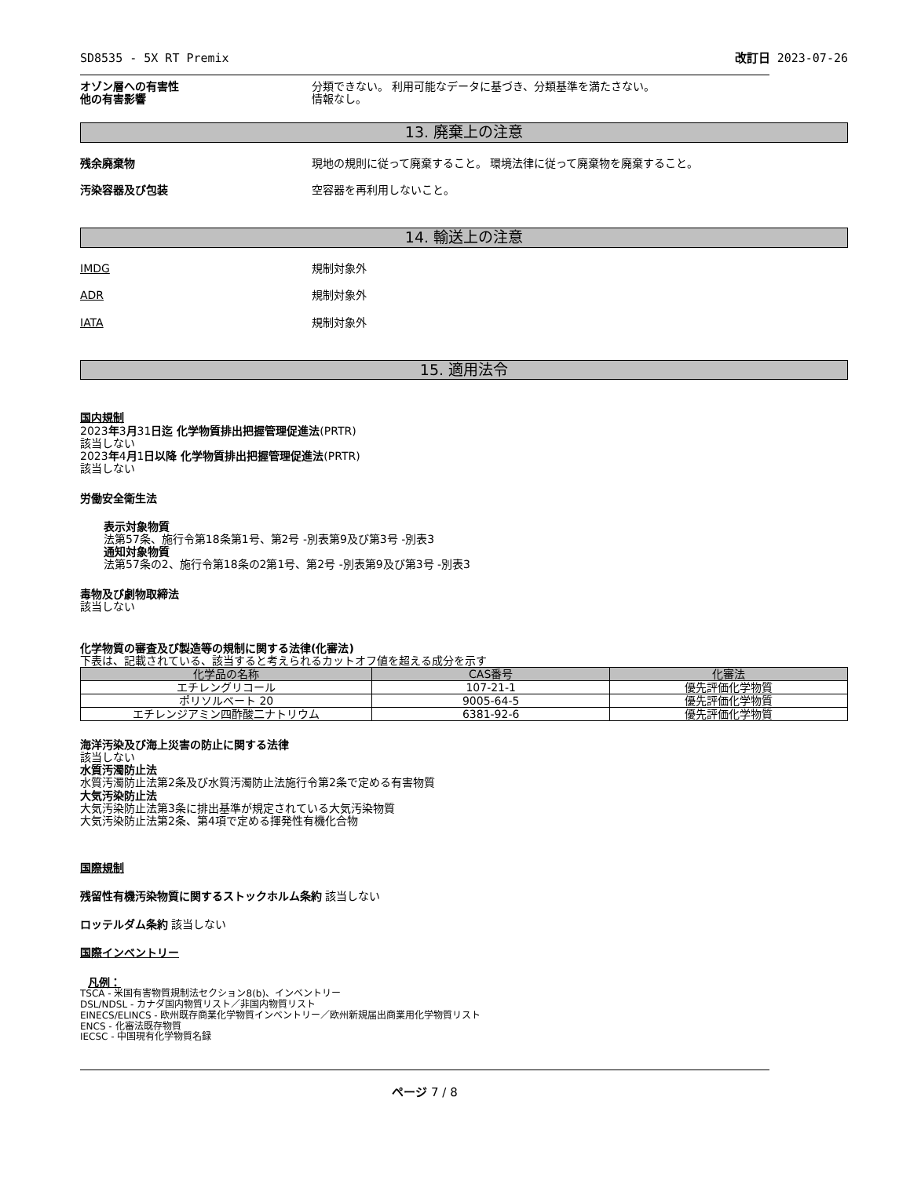SD8535 - 5X RT Premix 改訂日 2023-07-26
オゾン層への有害性 分類できない。 利用可能なデータに基づき、分類基準を満たさない。
他の有害影響 情報なし。
13. 廃棄上の注意
残余廃棄物 現地の規則に従って廃棄すること。 環境法律に従って廃棄物を廃棄すること。
汚染容器及び包装 空容器を再利用しないこと。
14. 輸送上の注意
IMDG 規制対象外
ADR 規制対象外
IATA 規制対象外
15. 適用法令
国内規制
2023年3月31日迄 化学物質排出把握管理促進法(PRTR)
該当しない
2023年4月1日以降 化学物質排出把握管理促進法(PRTR)
該当しない
労働安全衛生法
表示対象物質
法第57条、施行令第18条第1号、第2号 -別表第9及び第3号 -別表3
通知対象物質
法第57条の2、施行令第18条の2第1号、第2号 -別表第9及び第3号 -別表3
毒物及び劇物取締法
該当しない
化学物質の審査及び製造等の規制に関する法律(化審法)
下表は、記載されている、該当すると考えられるカットオフ値を超える成分を示す
| 化学品の名称 | CAS番号 | 化審法 |
| --- | --- | --- |
| エチレングリコール | 107-21-1 | 優先評価化学物質 |
| ポリソルベート 20 | 9005-64-5 | 優先評価化学物質 |
| エチレンジアミン四酢酸二ナトリウム | 6381-92-6 | 優先評価化学物質 |
海洋汚染及び海上災害の防止に関する法律
該当しない
水質汚濁防止法
水質汚濁防止法第2条及び水質汚濁防止法施行令第2条で定める有害物質
大気汚染防止法
大気汚染防止法第3条に排出基準が規定されている大気汚染物質
大気汚染防止法第2条、第4項で定める揮発性有機化合物
国際規制
残留性有機汚染物質に関するストックホルム条約 該当しない
ロッテルダム条約 該当しない
国際インベントリー
凡例：
TSCA - 米国有害物質規制法セクション8(b)、インベントリー
DSL/NDSL - カナダ国内物質リスト／非国内物質リスト
EINECS/ELINCS - 欧州既存商業化学物質インベントリー／欧州新規届出商業用化学物質リスト
ENCS - 化審法既存物質
IECSC - 中国現有化学物質名録
ページ 7 / 8